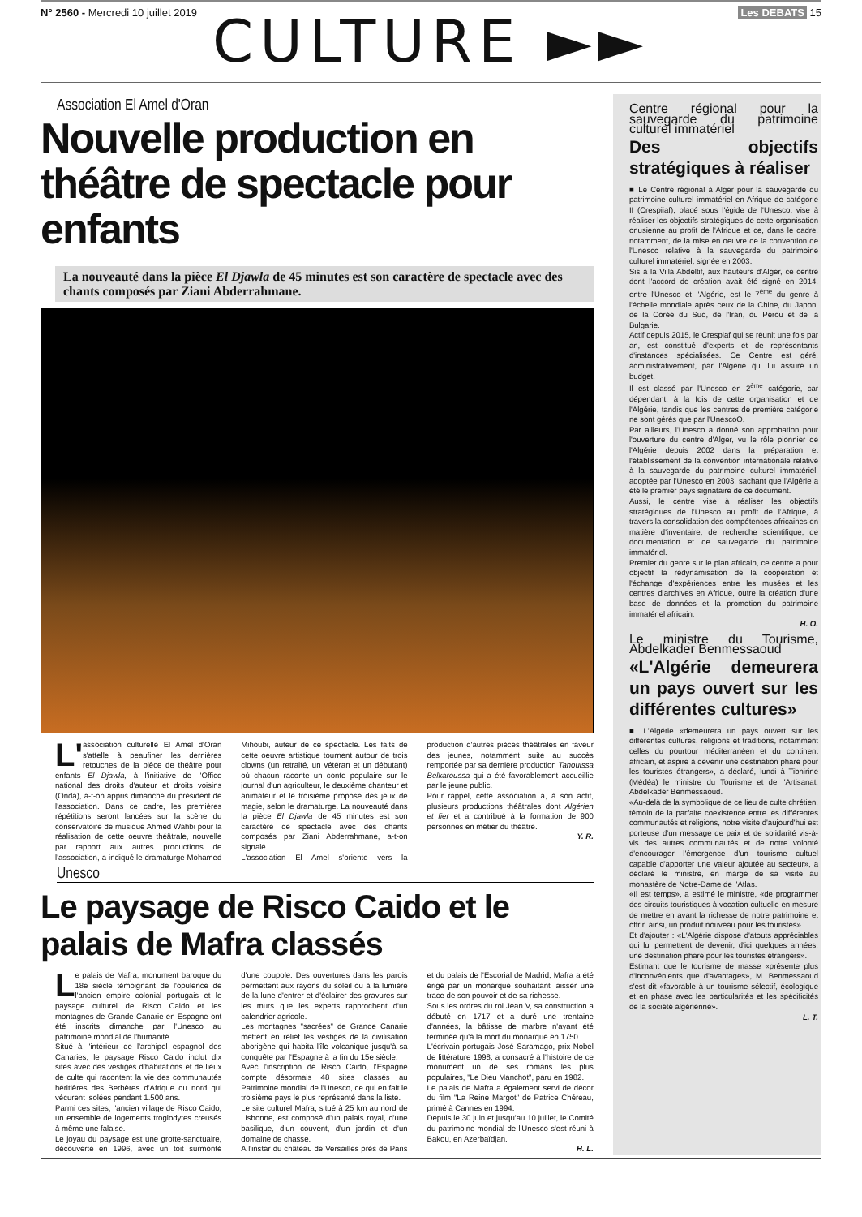N° 2560 - Mercredi 10 juillet 2019 Les DEBATS 15
CULTURE ►►
Association El Amel d'Oran
Nouvelle production en théâtre de spectacle pour enfants
La nouveauté dans la pièce El Djawla de 45 minutes est son caractère de spectacle avec des chants composés par Ziani Abderrahmane.
L' association culturelle El Amel d'Oran s'attelle à peaufiner les dernières retouches de la pièce de théâtre pour enfants El Djawla, à l'initiative de l'Office national des droits d'auteur et droits voisins (Onda), a-t-on appris dimanche du président de l'association. Dans ce cadre, les premières répétitions seront lancées sur la scène du conservatoire de musique Ahmed Wahbi pour la réalisation de cette oeuvre théâtrale, nouvelle par rapport aux autres productions de l'association, a indiqué le dramaturge Mohamed Mihoubi, auteur de ce spectacle. Les faits de cette oeuvre artistique tournent autour de trois clowns (un retraité, un vétéran et un débutant) où chacun raconte un conte populaire sur le journal d'un agriculteur, le deuxième chanteur et animateur et le troisième propose des jeux de magie, selon le dramaturge. La nouveauté dans la pièce El Djawla de 45 minutes est son caractère de spectacle avec des chants composés par Ziani Abderrahmane, a-t-on signalé.
L'association El Amel s'oriente vers la production d'autres pièces théâtrales en faveur des jeunes, notamment suite au succès remportée par sa dernière production Tahouissa Belkaroussa qui a été favorablement accueillie par le jeune public.
Pour rappel, cette association a, à son actif, plusieurs productions théâtrales dont Algérien et fier et a contribué à la formation de 900 personnes en métier du théâtre.
Y. R.
Unesco
Le paysage de Risco Caido et le palais de Mafra classés
Le palais de Mafra, monument baroque du 18e siècle témoignant de l'opulence de l'ancien empire colonial portugais et le paysage culturel de Risco Caido et les montagnes de Grande Canarie en Espagne ont été inscrits dimanche par l'Unesco au patrimoine mondial de l'humanité.
Situé à l'intérieur de l'archipel espagnol des Canaries, le paysage Risco Caido inclut dix sites avec des vestiges d'habitations et de lieux de culte qui racontent la vie des communautés héritières des Berbères d'Afrique du nord qui vécurent isolées pendant 1.500 ans.
Parmi ces sites, l'ancien village de Risco Caido, un ensemble de logements troglodytes creusés à même une falaise.
Le joyau du paysage est une grotte-sanctuaire, découverte en 1996, avec un toit surmonté d'une coupole. Des ouvertures dans les parois permettent aux rayons du soleil ou à la lumière de la lune d'entrer et d'éclairer des gravures sur les murs que les experts rapprochent d'un calendrier agricole.
Les montagnes "sacrées" de Grande Canarie mettent en relief les vestiges de la civilisation aborigène qui habita l'île volcanique jusqu'à sa conquête par l'Espagne à la fin du 15e siècle.
Avec l'inscription de Risco Caido, l'Espagne compte désormais 48 sites classés au Patrimoine mondial de l'Unesco, ce qui en fait le troisième pays le plus représenté dans la liste.
Le site culturel Mafra, situé à 25 km au nord de Lisbonne, est composé d'un palais royal, d'une basilique, d'un couvent, d'un jardin et d'un domaine de chasse.
A l'instar du château de Versailles près de Paris et du palais de l'Escorial de Madrid, Mafra a été érigé par un monarque souhaitant laisser une trace de son pouvoir et de sa richesse.
Sous les ordres du roi Jean V, sa construction a débuté en 1717 et a duré une trentaine d'années, la bâtisse de marbre n'ayant été terminée qu'à la mort du monarque en 1750.
L'écrivain portugais José Saramago, prix Nobel de littérature 1998, a consacré à l'histoire de ce monument un de ses romans les plus populaires, "Le Dieu Manchot", paru en 1982.
Le palais de Mafra a également servi de décor du film "La Reine Margot" de Patrice Chéreau, primé à Cannes en 1994.
Depuis le 30 juin et jusqu'au 10 juillet, le Comité du patrimoine mondial de l'Unesco s'est réuni à Bakou, en Azerbaïdjan.
H. L.
Centre régional pour la sauvegarde du patrimoine culturel immatériel
Des objectifs stratégiques à réaliser
■ Le Centre régional à Alger pour la sauvegarde du patrimoine culturel immatériel en Afrique de catégorie II (Crespiiaf), placé sous l'égide de l'Unesco, vise à réaliser les objectifs stratégiques de cette organisation onusienne au profit de l'Afrique et ce, dans le cadre, notamment, de la mise en oeuvre de la convention de l'Unesco relative à la sauvegarde du patrimoine culturel immatériel, signée en 2003.
Sis à la Villa Abdeltif, aux hauteurs d'Alger, ce centre dont l'accord de création avait été signé en 2014, entre l'Unesco et l'Algérie, est le 7<sup>ème</sup> du genre à l'échelle mondiale après ceux de la Chine, du Japon, de la Corée du Sud, de l'Iran, du Pérou et de la Bulgarie.
Actif depuis 2015, le Crespiaf qui se réunit une fois par an, est constitué d'experts et de représentants d'instances spécialisées. Ce Centre est géré, administrativement, par l'Algérie qui lui assure un budget.
Il est classé par l'Unesco en 2<sup>ème</sup> catégorie, car dépendant, à la fois de cette organisation et de l'Algérie, tandis que les centres de première catégorie ne sont gérés que par l'UnescoO.
Par ailleurs, l'Unesco a donné son approbation pour l'ouverture du centre d'Alger, vu le rôle pionnier de l'Algérie depuis 2002 dans la préparation et l'établissement de la convention internationale relative à la sauvegarde du patrimoine culturel immatériel, adoptée par l'Unesco en 2003, sachant que l'Algérie a été le premier pays signataire de ce document.
Aussi, le centre vise à réaliser les objectifs stratégiques de l'Unesco au profit de l'Afrique, à travers la consolidation des compétences africaines en matière d'inventaire, de recherche scientifique, de documentation et de sauvegarde du patrimoine immatériel.
Premier du genre sur le plan africain, ce centre a pour objectif la redynamisation de la coopération et l'échange d'expériences entre les musées et les centres d'archives en Afrique, outre la création d'une base de données et la promotion du patrimoine immatériel africain.
H. O.
Le ministre du Tourisme, Abdelkader Benmessaoud
«L'Algérie demeurera un pays ouvert sur les différentes cultures»
■ L'Algérie «demeurera un pays ouvert sur les différentes cultures, religions et traditions, notamment celles du pourtour méditerranéen et du continent africain, et aspire à devenir une destination phare pour les touristes étrangers», a déclaré, lundi à Tibhirine (Médéa) le ministre du Tourisme et de l'Artisanat, Abdelkader Benmessaoud.
«Au-delà de la symbolique de ce lieu de culte chrétien, témoin de la parfaite coexistence entre les différentes communautés et religions, notre visite d'aujourd'hui est porteuse d'un message de paix et de solidarité vis-à-vis des autres communautés et de notre volonté d'encourager l'émergence d'un tourisme cultuel capable d'apporter une valeur ajoutée au secteur», a déclaré le ministre, en marge de sa visite au monastère de Notre-Dame de l'Atlas.
«Il est temps», a estimé le ministre, «de programmer des circuits touristiques à vocation cultuelle en mesure de mettre en avant la richesse de notre patrimoine et offrir, ainsi, un produit nouveau pour les touristes».
Et d'ajouter : «L'Algérie dispose d'atouts appréciables qui lui permettent de devenir, d'ici quelques années, une destination phare pour les touristes étrangers».
Estimant que le tourisme de masse «présente plus d'inconvénients que d'avantages», M. Benmessaoud s'est dit «favorable à un tourisme sélectif, écologique et en phase avec les particularités et les spécificités de la société algérienne».
L. T.